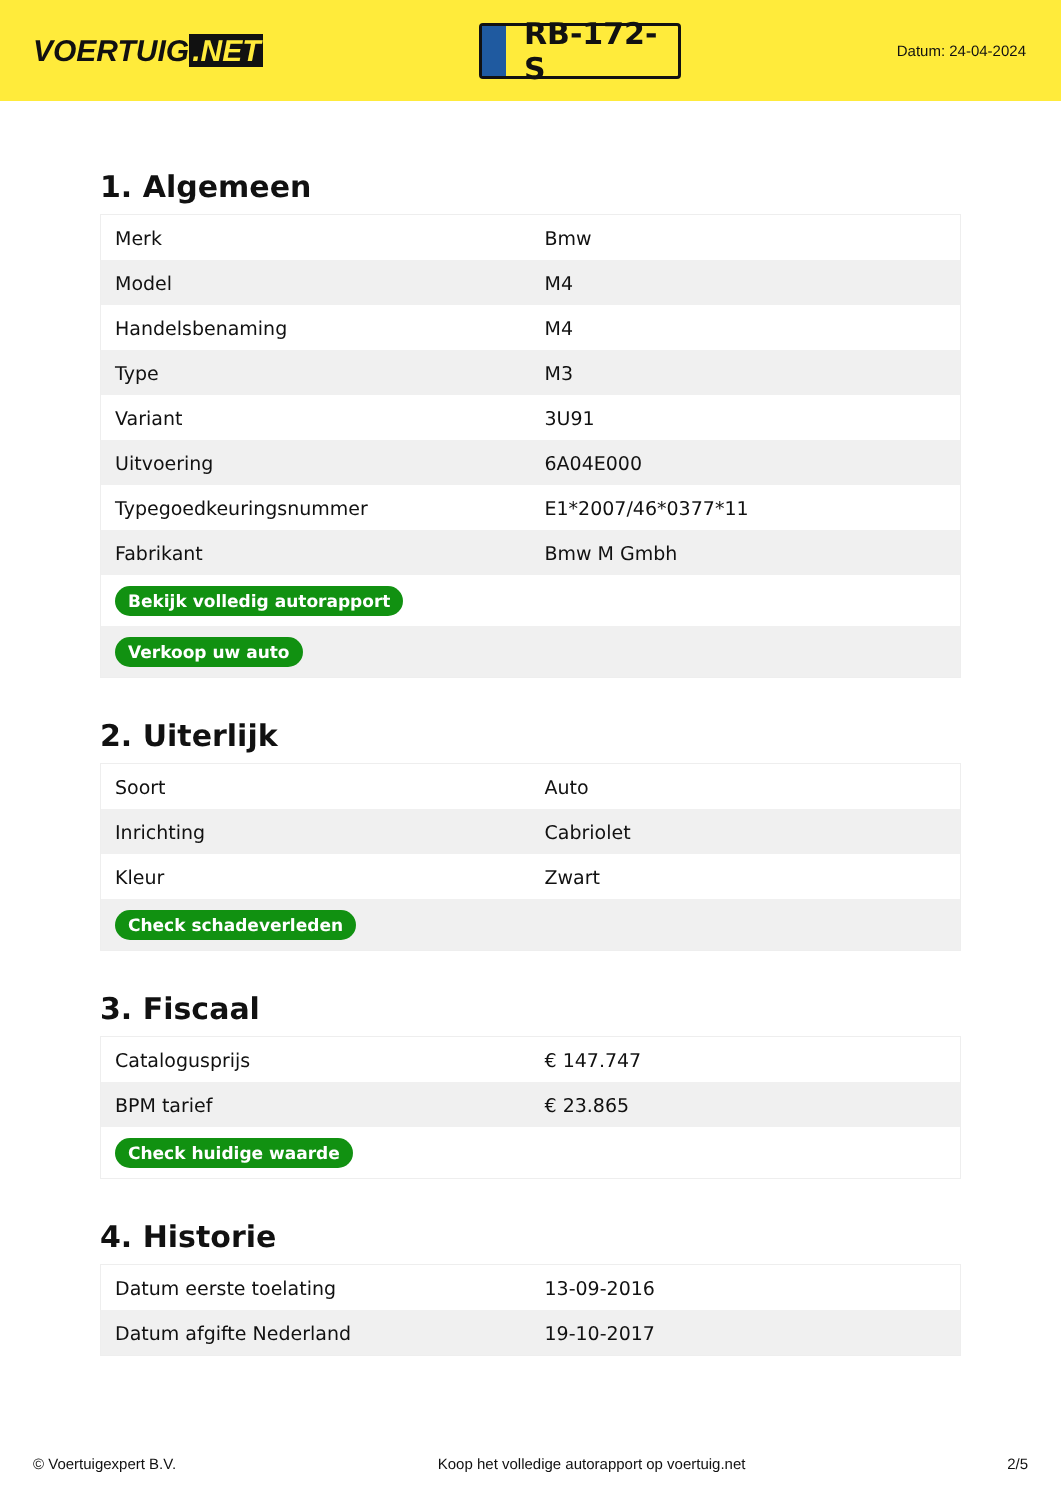VOERTUIG.NET
RB-172-S
Datum: 24-04-2024
1. Algemeen
| Merk | Bmw |
| Model | M4 |
| Handelsbenaming | M4 |
| Type | M3 |
| Variant | 3U91 |
| Uitvoering | 6A04E000 |
| Typegoedkeuringsnummer | E1*2007/46*0377*11 |
| Fabrikant | Bmw M Gmbh |
| Bekijk volledig autorapport | |
| Verkoop uw auto | |
2. Uiterlijk
| Soort | Auto |
| Inrichting | Cabriolet |
| Kleur | Zwart |
| Check schadeverleden | |
3. Fiscaal
| Catalogusprijs | € 147.747 |
| BPM tarief | € 23.865 |
| Check huidige waarde | |
4. Historie
| Datum eerste toelating | 13-09-2016 |
| Datum afgifte Nederland | 19-10-2017 |
© Voertuigexpert B.V. Koop het volledige autorapport op voertuig.net 2/5